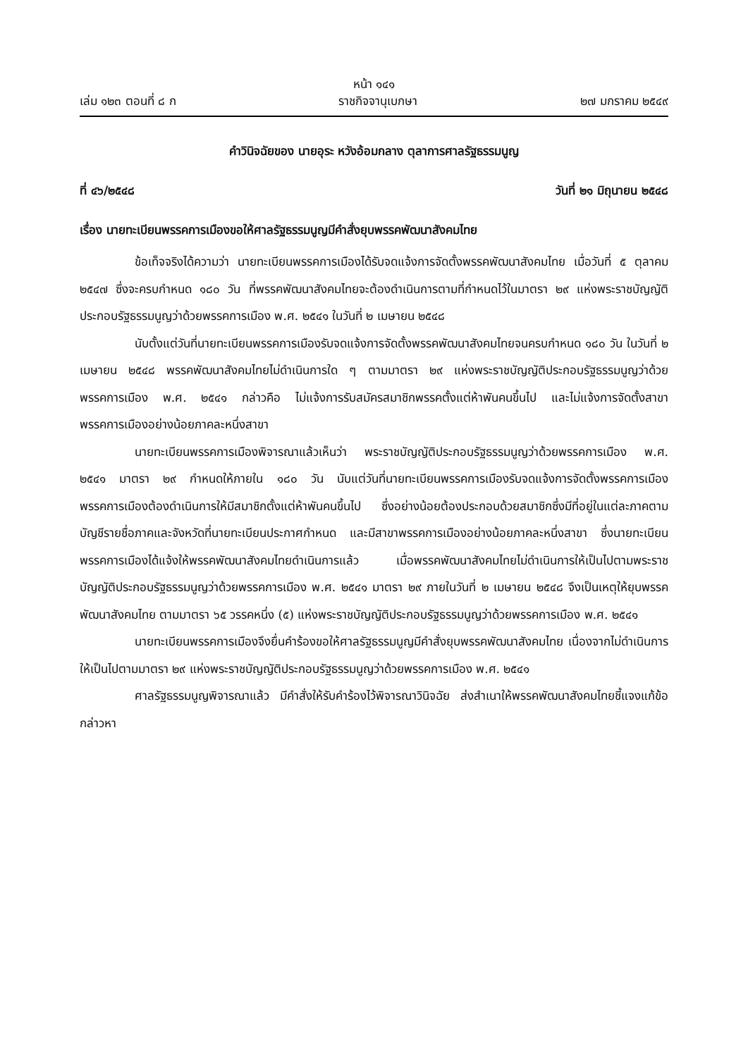หน้า ๑๔๑
เล่ม ๑๒๓ ตอนที่ ๘ ก ราชกิจจานุเบกษา ๒๗ มกราคม ๒๕๔๙
คำวินิจฉัยของ นายอุระ หวังอ้อมกลาง ตุลาการศาลรัฐธรรมนูญ
ที่ ๔๖/๒๕๔๘ วันที่ ๒๑ มิถุนายน ๒๕๔๘
เรื่อง นายทะเบียนพรรคการเมืองขอให้ศาลรัฐธรรมนูญมีคำสั่งยุบพรรคพัฒนาสังคมไทย
ข้อเท็จจริงได้ความว่า นายทะเบียนพรรคการเมืองได้รับจดแจ้งการจัดตั้งพรรคพัฒนาสังคมไทย เมื่อวันที่ ๕ ตุลาคม ๒๕๔๗ ซึ่งจะครบกำหนด ๑๘๐ วัน ที่พรรคพัฒนาสังคมไทยจะต้องดำเนินการตามที่กำหนดไว้ในมาตรา ๒๙ แห่งพระราชบัญญัติประกอบรัฐธรรมนูญว่าด้วยพรรคการเมือง พ.ศ. ๒๕๔๑ ในวันที่ ๒ เมษายน ๒๕๔๘
นับตั้งแต่วันที่นายทะเบียนพรรคการเมืองรับจดแจ้งการจัดตั้งพรรคพัฒนาสังคมไทยจนครบกำหนด ๑๘๐ วัน ในวันที่ ๒ เมษายน ๒๕๔๘ พรรคพัฒนาสังคมไทยไม่ดำเนินการใด ๆ ตามมาตรา ๒๙ แห่งพระราชบัญญัติประกอบรัฐธรรมนูญว่าด้วยพรรคการเมือง พ.ศ. ๒๕๔๑ กล่าวคือ ไม่แจ้งการรับสมัครสมาชิกพรรคตั้งแต่ห้าพันคนขึ้นไป และไม่แจ้งการจัดตั้งสาขาพรรคการเมืองอย่างน้อยภาคละหนึ่งสาขา
นายทะเบียนพรรคการเมืองพิจารณาแล้วเห็นว่า พระราชบัญญัติประกอบรัฐธรรมนูญว่าด้วยพรรคการเมือง พ.ศ. ๒๕๔๑ มาตรา ๒๙ กำหนดให้ภายใน ๑๘๐ วัน นับแต่วันที่นายทะเบียนพรรคการเมืองรับจดแจ้งการจัดตั้งพรรคการเมือง พรรคการเมืองต้องดำเนินการให้มีสมาชิกตั้งแต่ห้าพันคนขึ้นไป ซึ่งอย่างน้อยต้องประกอบด้วยสมาชิกซึ่งมีที่อยู่ในแต่ละภาคตามบัญชีรายชื่อภาคและจังหวัดที่นายทะเบียนประกาศกำหนด และมีสาขาพรรคการเมืองอย่างน้อยภาคละหนึ่งสาขา ซึ่งนายทะเบียนพรรคการเมืองได้แจ้งให้พรรคพัฒนาสังคมไทยดำเนินการแล้ว เมื่อพรรคพัฒนาสังคมไทยไม่ดำเนินการให้เป็นไปตามพระราชบัญญัติประกอบรัฐธรรมนูญว่าด้วยพรรคการเมือง พ.ศ. ๒๕๔๑ มาตรา ๒๙ ภายในวันที่ ๒ เมษายน ๒๕๔๘ จึงเป็นเหตุให้ยุบพรรคพัฒนาสังคมไทย ตามมาตรา ๖๕ วรรคหนึ่ง (๕) แห่งพระราชบัญญัติประกอบรัฐธรรมนูญว่าด้วยพรรคการเมือง พ.ศ. ๒๕๔๑
นายทะเบียนพรรคการเมืองจึงยื่นคำร้องขอให้ศาลรัฐธรรมนูญมีคำสั่งยุบพรรคพัฒนาสังคมไทย เนื่องจากไม่ดำเนินการให้เป็นไปตามมาตรา ๒๙ แห่งพระราชบัญญัติประกอบรัฐธรรมนูญว่าด้วยพรรคการเมือง พ.ศ. ๒๕๔๑
ศาลรัฐธรรมนูญพิจารณาแล้ว มีคำสั่งให้รับคำร้องไว้พิจารณาวินิจฉัย ส่งสำเนาให้พรรคพัฒนาสังคมไทยชี้แจงแก้ข้อกล่าวหา